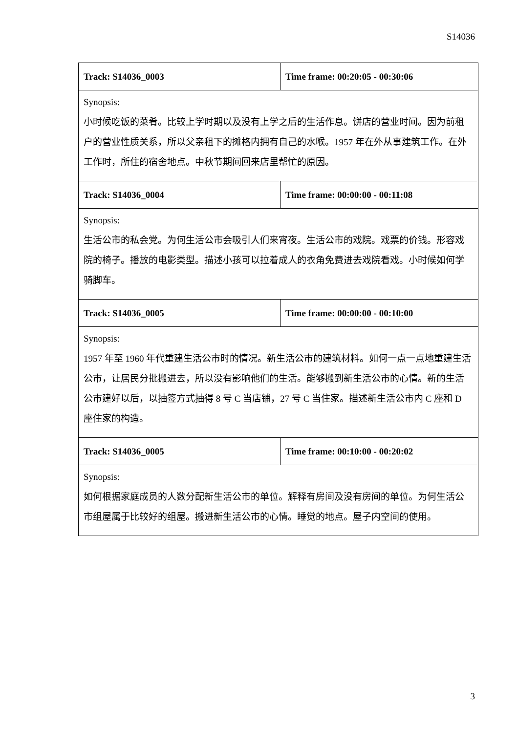S14036
| Track: S14036_0003 | Time frame: 00:20:05 - 00:30:06 |
| Synopsis: 小时候吃饭的菜肴。比较上学时期以及没有上学之后的生活作息。饼店的营业时间。因为前租户的营业性质关系，所以父亲租下的摊格内拥有自己的水喉。1957 年在外从事建筑工作。在外工作时，所住的宿舍地点。中秋节期间回来店里帮忙的原因。 | |
| Track: S14036_0004 | Time frame: 00:00:00 - 00:11:08 |
| Synopsis: 生活公市的私会党。为何生活公市会吸引人们来宵夜。生活公市的戏院。戏票的价钱。形容戏院的椅子。播放的电影类型。描述小孩可以拉着成人的衣角免费进去戏院看戏。小时候如何学骑脚车。 | |
| Track: S14036_0005 | Time frame: 00:00:00 - 00:10:00 |
| Synopsis: 1957 年至 1960 年代重建生活公市时的情况。新生活公市的建筑材料。如何一点一点地重建生活公市，让居民分批搬进去，所以没有影响他们的生活。能够搬到新生活公市的心情。新的生活公市建好以后，以抽签方式抽得 8 号 C 当店铺，27 号 C 当住家。描述新生活公市内 C 座和 D 座住家的构造。 | |
| Track: S14036_0005 | Time frame: 00:10:00 - 00:20:02 |
| Synopsis: 如何根据家庭成员的人数分配新生活公市的单位。解释有房间及没有房间的单位。为何生活公市组屋属于比较好的组屋。搬进新生活公市的心情。睡觉的地点。屋子内空间的使用。 | |
3